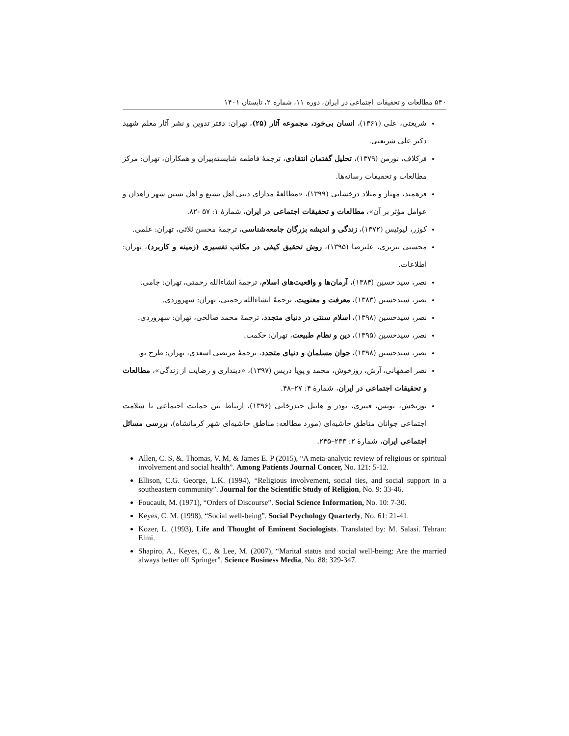۵۴۰ مطالعات و تحقیقات اجتماعی در ایران، دوره ۱۱، شماره ۲، تابستان ۱۴۰۱
شریعتی، علی (۱۳۶۱)، انسان بی‌خود، مجموعه آثار (۲۵)، تهران: دفتر تدوین و نشر آثار معلم شهید دکتر علی شریعتی.
فرکلاف، نورمن (۱۳۷۹)، تحلیل گفتمان انتقادی، ترجمهٔ فاطمه شایسته‌پیران و همکاران، تهران: مرکز مطالعات و تحقیقات رسانه‌ها.
فرهمند، مهناز و میلاد درخشانی (۱۳۹۹)، «مطالعهٔ مدارای دینی اهل تشیع و اهل تسنن شهر زاهدان و عوامل مؤثر بر آن»، مطالعات و تحقیقات اجتماعی در ایران، شمارهٔ ۱: ۵۷ -۸۲.
کوزر، لیوئیس (۱۳۷۲)، زندگی و اندیشه بزرگان جامعه‌شناسی، ترجمهٔ محسن ثلاثی، تهران: علمی.
محسنی تبریزی، علیرضا (۱۳۹۵)، روش تحقیق کیفی در مکاتب تفسیری (زمینه و کاربرد)، تهران: اطلاعات.
نصر، سید حسین (۱۳۸۴)، آرمان‌ها و واقعیت‌های اسلام، ترجمهٔ انشاءالله رحمتی، تهران: جامی.
نصر، سیدحسین (۱۳۸۳)، معرفت و معنویت، ترجمهٔ انشاءالله رحمتی، تهران: سهروردی.
نصر، سیدحسین (۱۳۹۸)، اسلام سنتی در دنیای متجدد، ترجمهٔ محمد صالحی، تهران: سهروردی.
نصر، سیدحسین (۱۳۹۵)، دین و نظام طبیعت، تهران: حکمت.
نصر، سیدحسین (۱۳۹۸)، جوان مسلمان و دنیای متجدد، ترجمهٔ مرتضی اسعدی، تهران: طرح نو.
نصر اصفهانی، آرش، روزخوش، محمد و پویا دریس (۱۳۹۷)، «دینداری و رضایت از زندگی»، مطالعات و تحقیقات اجتماعی در ایران، شمارهٔ ۴: ۲۷–۴۸.
نوربخش، یونس، قنبری، نوذر و هابیل حیدرخانی (۱۳۹۶)، ارتباط بین حمایت اجتماعی با سلامت اجتماعی جوانان مناطق حاشیه‌ای (مورد مطالعه: مناطق حاشیه‌ای شهر کرمانشاه)، بررسی مسائل اجتماعی ایران، شمارهٔ ۲: ۲۳۳–۲۴۵.
Allen, C. S, &. Thomas, V. M, & James E. P (2015), “A meta-analytic review of religious or spiritual involvement and social health”. Among Patients Journal Concer, No. 121: 5-12.
Ellison, C.G. George, L.K. (1994), “Religious involvement, social ties, and social support in a southeastern community”. Journal for the Scientific Study of Religion, No. 9: 33-46.
Foucault, M. (1971), “Orders of Discourse”. Social Science Information, No. 10: 7-30.
Keyes, C. M. (1998), “Social well-being”. Social Psychology Quarterly, No. 61: 21-41.
Kozer, L. (1993), Life and Thought of Eminent Sociologists. Translated by: M. Salasi. Tehran: Elmi.
Shapiro, A., Keyes, C., & Lee, M. (2007), “Marital status and social well-being: Are the married always better off Springer”. Science Business Media, No. 88: 329-347.